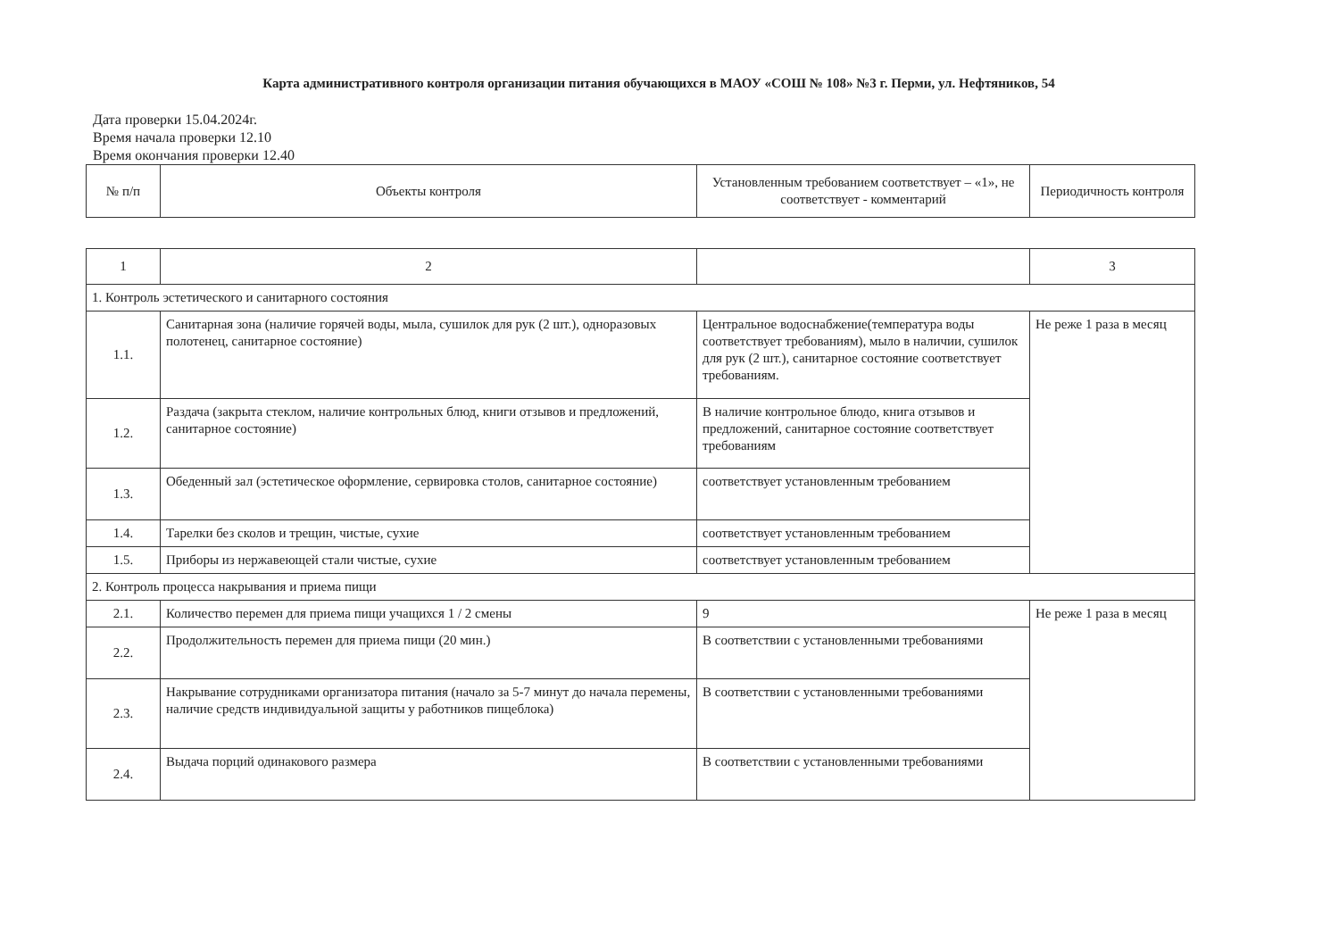Карта административного контроля организации питания обучающихся в МАОУ «СОШ № 108» №3 г. Перми, ул. Нефтяников, 54
Дата проверки 15.04.2024г.
Время начала проверки 12.10
Время окончания проверки 12.40
| № п/п | Объекты контроля | Установленным требованием соответствует – «1», не соответствует - комментарий | Периодичность контроля |
| 1 | 2 | | 3 |
| 1. Контроль эстетического и санитарного состояния | | | |
| 1.1. | Санитарная зона (наличие горячей воды, мыла, сушилок для рук (2 шт.), одноразовых полотенец, санитарное состояние) | Центральное водоснабжение(температура воды соответствует требованиям), мыло в наличии, сушилок для рук (2 шт.), санитарное состояние соответствует требованиям. | Не реже 1 раза в месяц |
| 1.2. | Раздача (закрыта стеклом, наличие контрольных блюд, книги отзывов и предложений, санитарное состояние) | В наличие контрольное блюдо, книга отзывов и предложений, санитарное состояние соответствует требованиям | |
| 1.3. | Обеденный зал (эстетическое оформление, сервировка столов, санитарное состояние) | соответствует установленным требованием | |
| 1.4. | Тарелки без сколов и трещин, чистые, сухие | соответствует установленным требованием | |
| 1.5. | Приборы из нержавеющей стали чистые, сухие | соответствует установленным требованием | |
| 2. Контроль процесса накрывания и приема пищи | | | |
| 2.1. | Количество перемен для приема пищи учащихся 1 / 2 смены | 9 | Не реже 1 раза в месяц |
| 2.2. | Продолжительность перемен для приема пищи (20 мин.) | В соответствии с установленными требованиями | |
| 2.3. | Накрывание сотрудниками организатора питания (начало за 5-7 минут до начала перемены, наличие средств индивидуальной защиты у работников пищеблока) | В соответствии с установленными требованиями | |
| 2.4. | Выдача порций одинакового размера | В соответствии с установленными требованиями | |